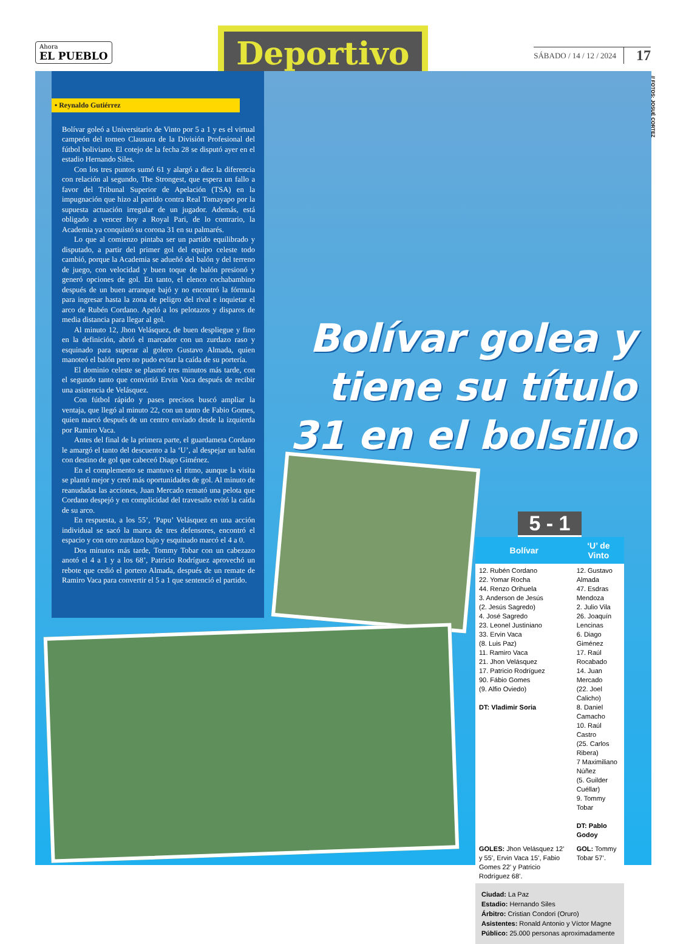Ahora
EL PUEBLO
Deportivo
SÁBADO / 14 / 12 / 2024 17
// FOTOS: JOSUÉ CORTEZ
• Reynaldo Gutiérrez
Bolívar goleó a Universitario de Vinto por 5 a 1 y es el virtual campeón del torneo Clausura de la División Profesional del fútbol boliviano. El cotejo de la fecha 28 se disputó ayer en el estadio Hernando Siles.
Con los tres puntos sumó 61 y alargó a diez la diferencia con relación al segundo, The Strongest, que espera un fallo a favor del Tribunal Superior de Apelación (TSA) en la impugnación que hizo al partido contra Real Tomayapo por la supuesta actuación irregular de un jugador. Además, está obligado a vencer hoy a Royal Pari, de lo contrario, la Academia ya conquistó su corona 31 en su palmarés.
Lo que al comienzo pintaba ser un partido equilibrado y disputado, a partir del primer gol del equipo celeste todo cambió, porque la Academia se adueñó del balón y del terreno de juego, con velocidad y buen toque de balón presionó y generó opciones de gol. En tanto, el elenco cochabambino después de un buen arranque bajó y no encontró la fórmula para ingresar hasta la zona de peligro del rival e inquietar el arco de Rubén Cordano. Apeló a los pelotazos y disparos de media distancia para llegar al gol.
Al minuto 12, Jhon Velásquez, de buen despliegue y fino en la definición, abrió el marcador con un zurdazo raso y esquinado para superar al golero Gustavo Almada, quien manoteó el balón pero no pudo evitar la caída de su portería.
El dominio celeste se plasmó tres minutos más tarde, con el segundo tanto que convirtió Ervin Vaca después de recibir una asistencia de Velásquez.
Con fútbol rápido y pases precisos buscó ampliar la ventaja, que llegó al minuto 22, con un tanto de Fabio Gomes, quien marcó después de un centro enviado desde la izquierda por Ramiro Vaca.
Antes del final de la primera parte, el guardameta Cordano le amargó el tanto del descuento a la ‘U’, al despejar un balón con destino de gol que cabeceó Diago Giménez.
En el complemento se mantuvo el ritmo, aunque la visita se plantó mejor y creó más oportunidades de gol. Al minuto de reanudadas las acciones, Juan Mercado remató una pelota que Cordano despejó y en complicidad del travesaño evitó la caída de su arco.
En respuesta, a los 55’, ‘Papu’ Velásquez en una acción individual se sacó la marca de tres defensores, encontró el espacio y con otro zurdazo bajo y esquinado marcó el 4 a 0.
Dos minutos más tarde, Tommy Tobar con un cabezazo anotó el 4 a 1 y a los 68’, Patricio Rodríguez aprovechó un rebote que cedió el portero Almada, después de un remate de Ramiro Vaca para convertir el 5 a 1 que sentenció el partido.
Bolívar golea y tiene su título 31 en el bolsillo
5 - 1
| Bolívar | ‘U’ de Vinto |
| --- | --- |
| 12. Rubén Cordano 22. Yomar Rocha 44. Renzo Orihuela 3. Anderson de Jesús (2. Jesús Sagredo) 4. José Sagredo 23. Leonel Justiniano 33. Ervin Vaca (8. Luis Paz) 11. Ramiro Vaca 21. Jhon Velásquez 17. Patricio Rodríguez 90. Fábio Gomes (9. Alfio Oviedo) DT: Vladimir Soria | 12. Gustavo Almada 47. Esdras Mendoza 2. Julio Vila 26. Joaquín Lencinas 6. Diago Giménez 17. Raúl Rocabado 14. Juan Mercado (22. Joel Calicho) 8. Daniel Camacho 10. Raúl Castro (25. Carlos Ribera) 7 Maximiliano Núñez (5. Guilder Cuéllar) 9. Tommy Tobar DT: Pablo Godoy |
| GOLES: Jhon Velásquez 12’ y 55’, Ervin Vaca 15’, Fabio Gomes 22’ y Patricio Rodríguez 68’. | GOL: Tommy Tobar 57’. |
Ciudad: La Paz
Estadio: Hernando Siles
Árbitro: Cristian Condori (Oruro)
Asistentes: Ronald Antonio y Víctor Magne
Público: 25.000 personas aproximadamente